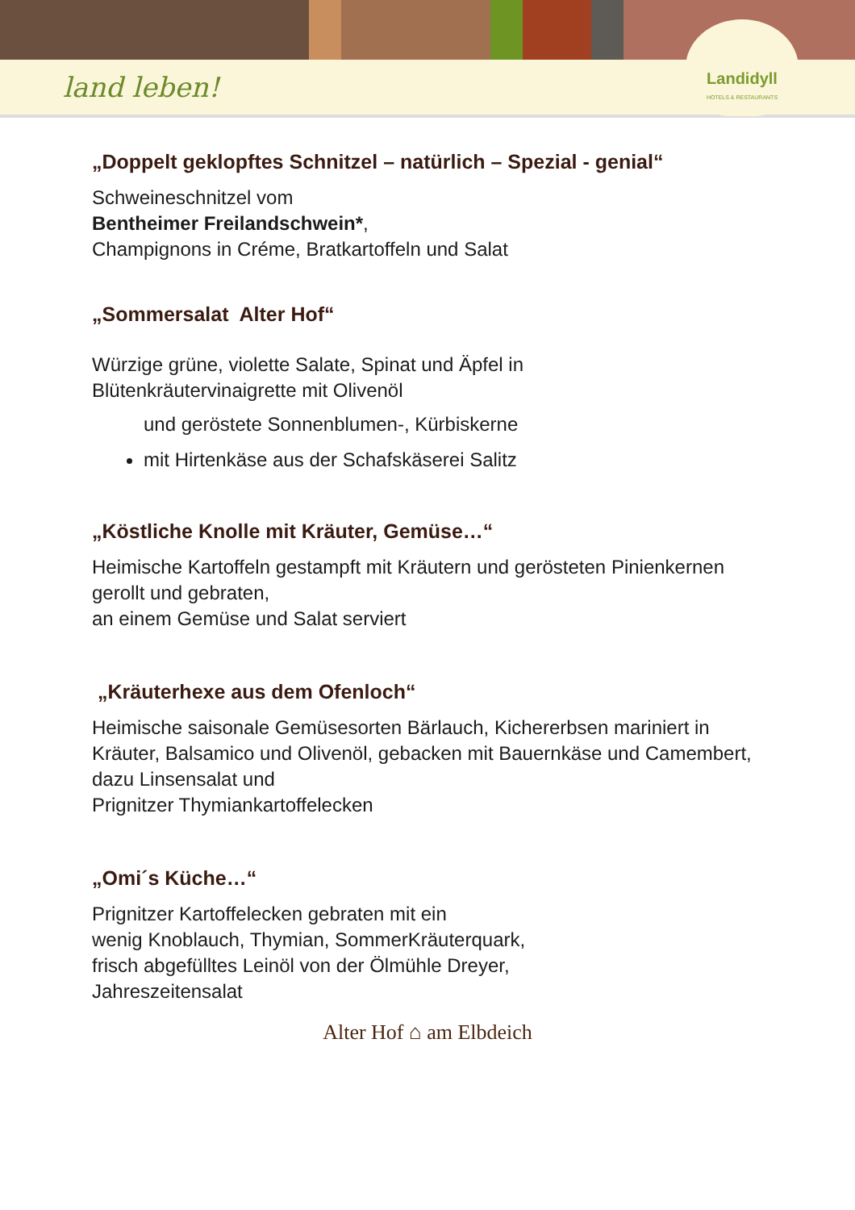land leben!
Landidyll
HOTELS & RESTAURANTS
„Doppelt geklopftes Schnitzel – natürlich – Spezial - genial“
Schweineschnitzel vom
Bentheimer Freilandschwein*,
Champignons in Créme, Bratkartoffeln und Salat
„Sommersalat Alter Hof“
Würzige grüne, violette Salate, Spinat und Äpfel in
Blütenkräutervinaigrette mit Olivenöl
und geröstete Sonnenblumen-, Kürbiskerne
mit Hirtenkäse aus der Schafskäserei Salitz
„Köstliche Knolle mit Kräuter, Gemüse…“
Heimische Kartoffeln gestampft mit Kräutern und gerösteten Pinienkernen gerollt und gebraten,
an einem Gemüse und Salat serviert
„Kräuterhexe aus dem Ofenloch“
Heimische saisonale Gemüsesorten Bärlauch, Kichererbsen mariniert in Kräuter, Balsamico und Olivenöl, gebacken mit Bauernkäse und Camembert,
dazu Linsensalat und
Prignitzer Thymiankartoffelecken
„Omi´s Küche…“
Prignitzer Kartoffelecken gebraten mit ein
wenig Knoblauch, Thymian, SommerKräuterquark,
frisch abgefülltes Leinöl von der Ölmühle Dreyer,
Jahreszeitensalat
Alter Hof ⌂ am Elbdeich